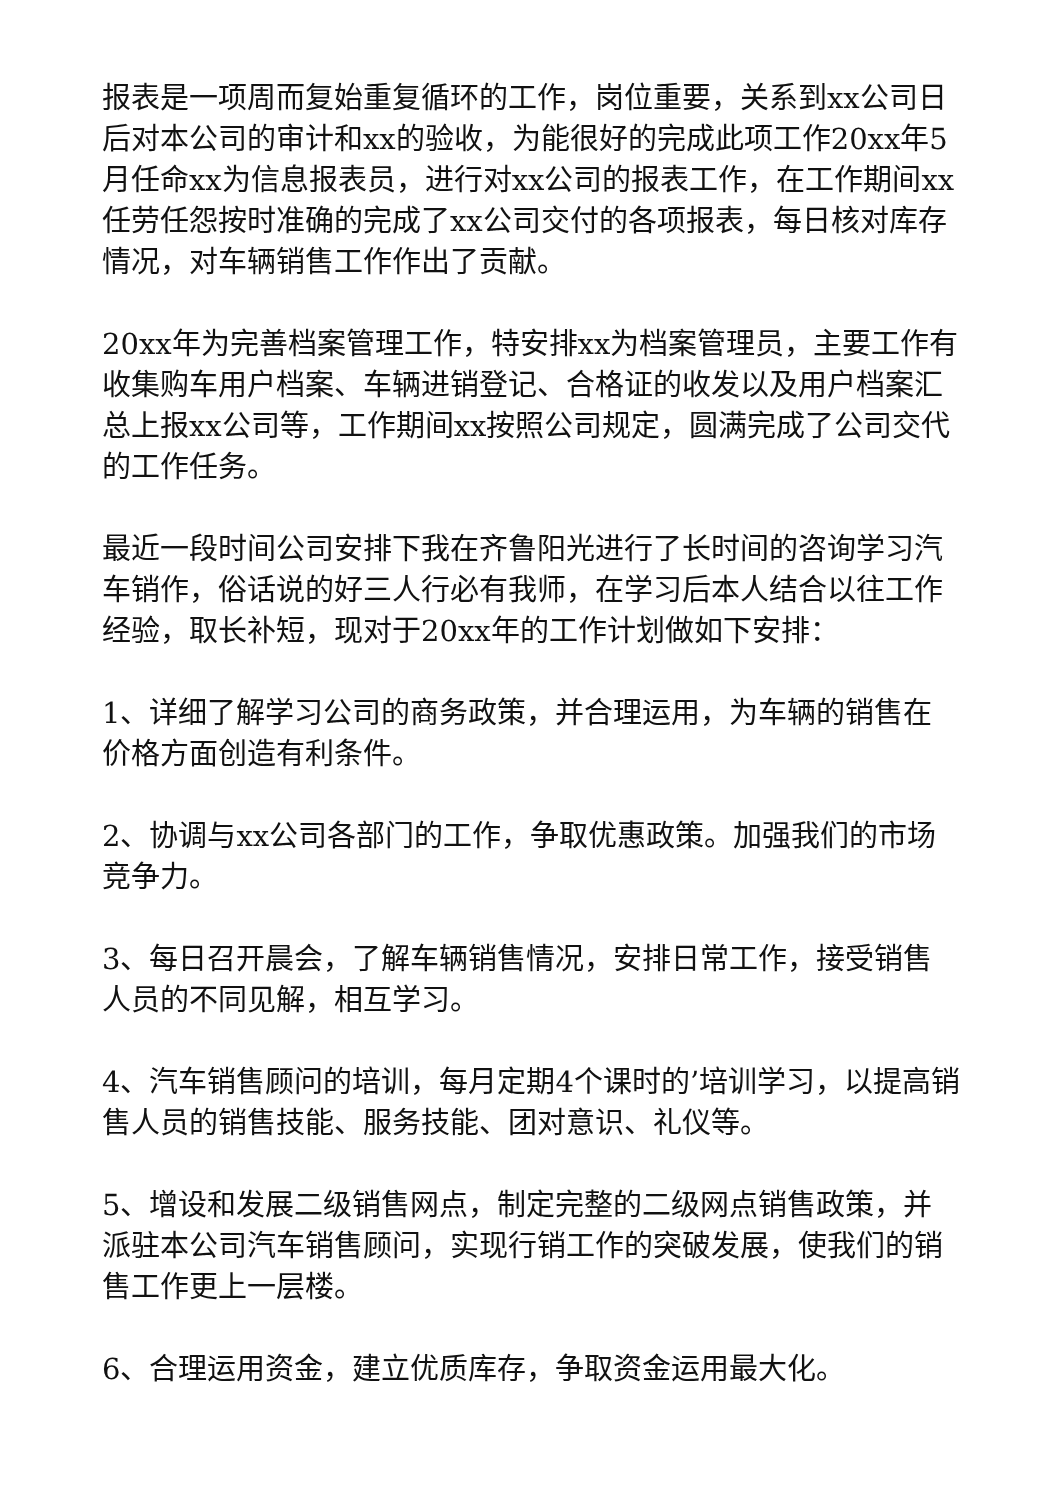报表是一项周而复始重复循环的工作，岗位重要，关系到xx公司日后对本公司的审计和xx的验收，为能很好的完成此项工作20xx年5月任命xx为信息报表员，进行对xx公司的报表工作，在工作期间xx任劳任怨按时准确的完成了xx公司交付的各项报表，每日核对库存情况，对车辆销售工作作出了贡献。
20xx年为完善档案管理工作，特安排xx为档案管理员，主要工作有收集购车用户档案、车辆进销登记、合格证的收发以及用户档案汇总上报xx公司等，工作期间xx按照公司规定，圆满完成了公司交代的工作任务。
最近一段时间公司安排下我在齐鲁阳光进行了长时间的咨询学习汽车销作，俗话说的好三人行必有我师，在学习后本人结合以往工作经验，取长补短，现对于20xx年的工作计划做如下安排：
1、详细了解学习公司的商务政策，并合理运用，为车辆的销售在价格方面创造有利条件。
2、协调与xx公司各部门的工作，争取优惠政策。加强我们的市场竞争力。
3、每日召开晨会，了解车辆销售情况，安排日常工作，接受销售人员的不同见解，相互学习。
4、汽车销售顾问的培训，每月定期4个课时的’培训学习，以提高销售人员的销售技能、服务技能、团对意识、礼仪等。
5、增设和发展二级销售网点，制定完整的二级网点销售政策，并派驻本公司汽车销售顾问，实现行销工作的突破发展，使我们的销售工作更上一层楼。
6、合理运用资金，建立优质库存，争取资金运用最大化。